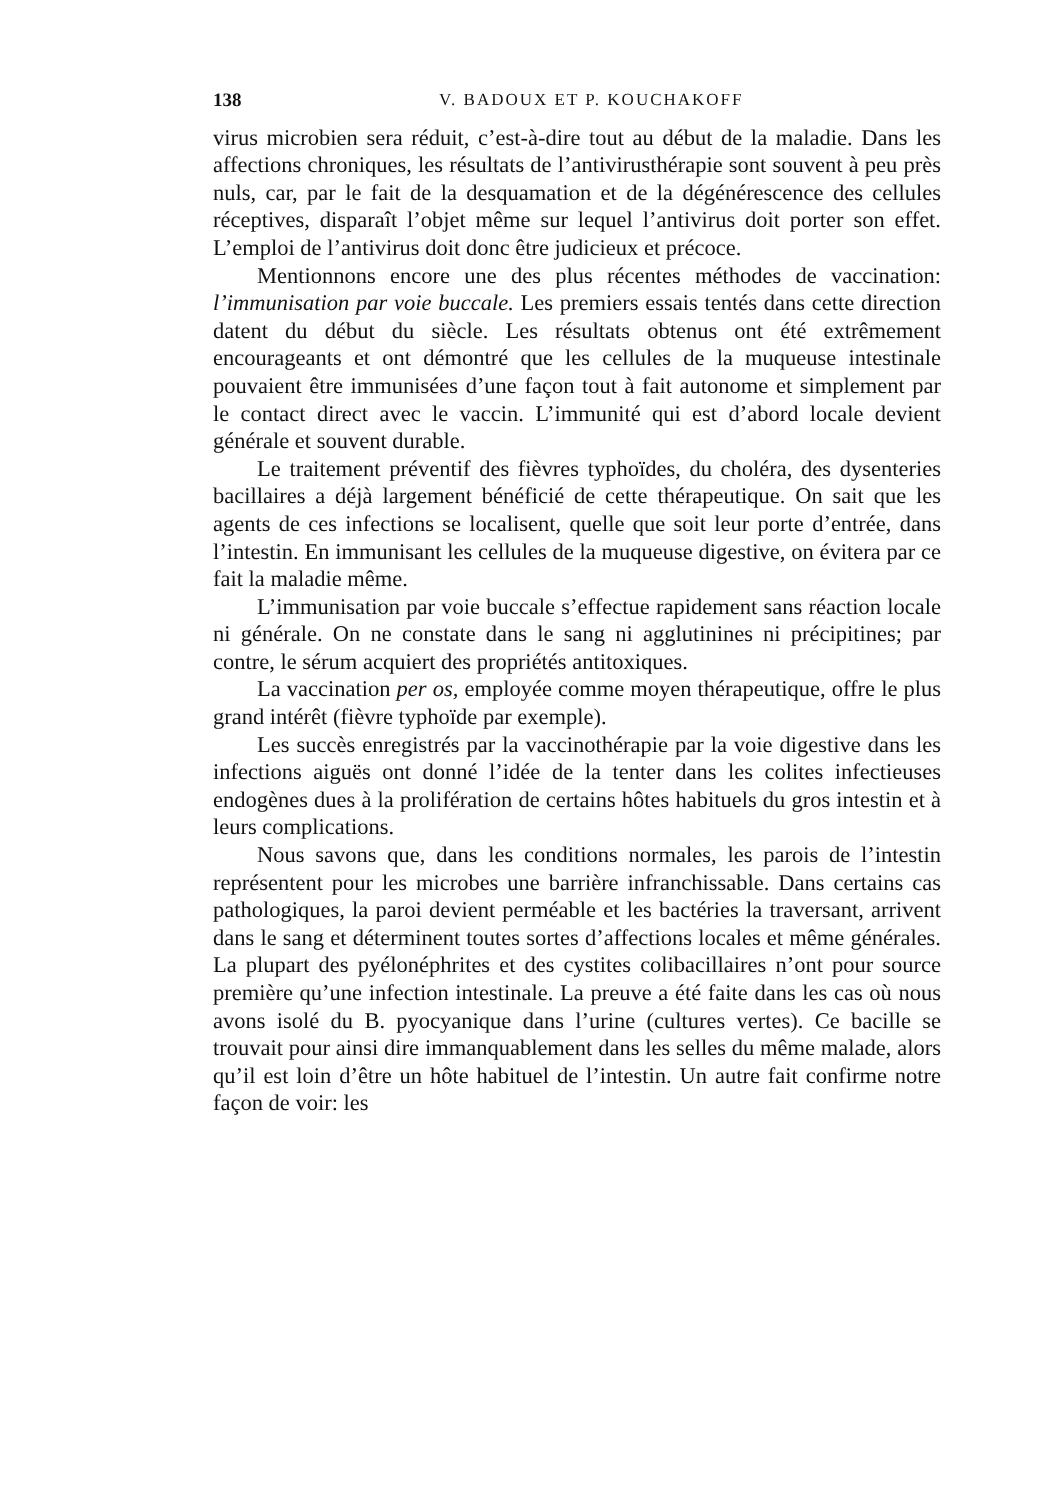138 V. BADOUX ET P. KOUCHAKOFF
virus microbien sera réduit, c’est-à-dire tout au début de la maladie. Dans les affections chroniques, les résultats de l’antivirusthérapie sont souvent à peu près nuls, car, par le fait de la desquamation et de la dégénérescence des cellules réceptives, disparaît l’objet même sur lequel l’antivirus doit porter son effet. L’emploi de l’antivirus doit donc être judicieux et précoce.
Mentionnons encore une des plus récentes méthodes de vaccination: l’immunisation par voie buccale. Les premiers essais tentés dans cette direction datent du début du siècle. Les résultats obtenus ont été extrêmement encourageants et ont démontré que les cellules de la muqueuse intestinale pouvaient être immunisées d’une façon tout à fait autonome et simplement par le contact direct avec le vaccin. L’immunité qui est d’abord locale devient générale et souvent durable.
Le traitement préventif des fièvres typhoïdes, du choléra, des dysenteries bacillaires a déjà largement bénéficié de cette thérapeutique. On sait que les agents de ces infections se localisent, quelle que soit leur porte d’entrée, dans l’intestin. En immunisant les cellules de la muqueuse digestive, on évitera par ce fait la maladie même.
L’immunisation par voie buccale s’effectue rapidement sans réaction locale ni générale. On ne constate dans le sang ni agglutinines ni précipitines; par contre, le sérum acquiert des propriétés antitoxiques.
La vaccination per os, employée comme moyen thérapeutique, offre le plus grand intérêt (fièvre typhoïde par exemple).
Les succès enregistrés par la vaccinothérapie par la voie digestive dans les infections aiguës ont donné l’idée de la tenter dans les colites infectieuses endogènes dues à la prolifération de certains hôtes habituels du gros intestin et à leurs complications.
Nous savons que, dans les conditions normales, les parois de l’intestin représentent pour les microbes une barrière infranchissable. Dans certains cas pathologiques, la paroi devient perméable et les bactéries la traversant, arrivent dans le sang et déterminent toutes sortes d’affections locales et même générales. La plupart des pyélonéphrites et des cystites colibacillaires n’ont pour source première qu’une infection intestinale. La preuve a été faite dans les cas où nous avons isolé du B. pyocyanique dans l’urine (cultures vertes). Ce bacille se trouvait pour ainsi dire immanquablement dans les selles du même malade, alors qu’il est loin d’être un hôte habituel de l’intestin. Un autre fait confirme notre façon de voir: les